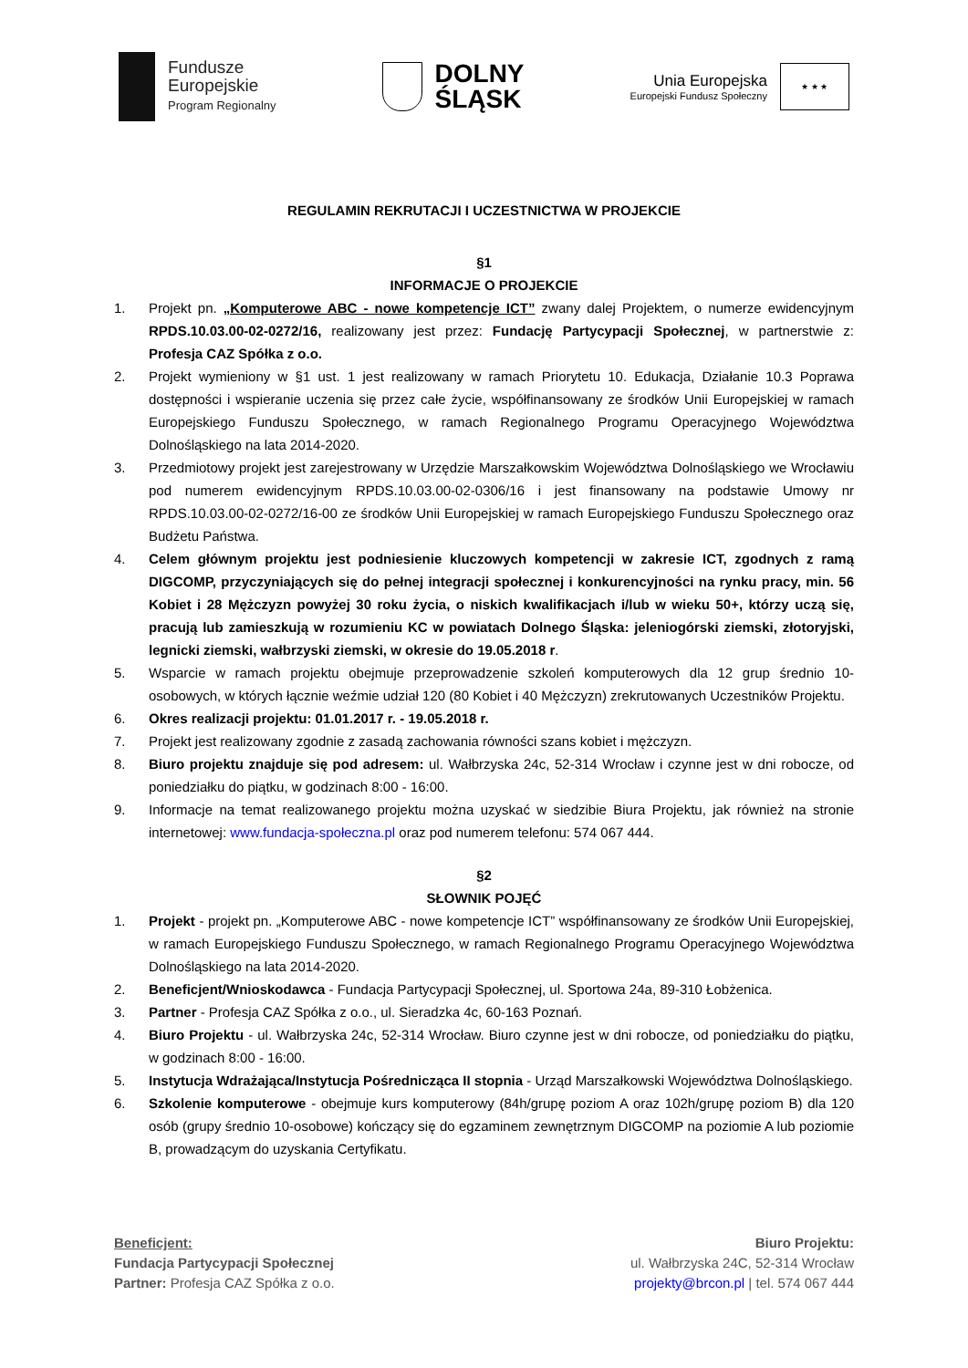Fundusze
Europejskie
Program Regionalny
DOLNY
ŚLĄSK
Unia Europejska
Europejski Fundusz Społeczny
★ ★ ★
REGULAMIN REKRUTACJI I UCZESTNICTWA W PROJEKCIE
§1
INFORMACJE O PROJEKCIE
1. Projekt pn. „Komputerowe ABC - nowe kompetencje ICT” zwany dalej Projektem, o numerze ewidencyjnym RPDS.10.03.00-02-0272/16, realizowany jest przez: Fundację Partycypacji Społecznej, w partnerstwie z: Profesja CAZ Spółka z o.o.
2. Projekt wymieniony w §1 ust. 1 jest realizowany w ramach Priorytetu 10. Edukacja, Działanie 10.3 Poprawa dostępności i wspieranie uczenia się przez całe życie, współfinansowany ze środków Unii Europejskiej w ramach Europejskiego Funduszu Społecznego, w ramach Regionalnego Programu Operacyjnego Województwa Dolnośląskiego na lata 2014-2020.
3. Przedmiotowy projekt jest zarejestrowany w Urzędzie Marszałkowskim Województwa Dolnośląskiego we Wrocławiu pod numerem ewidencyjnym RPDS.10.03.00-02-0306/16 i jest finansowany na podstawie Umowy nr RPDS.10.03.00-02-0272/16-00 ze środków Unii Europejskiej w ramach Europejskiego Funduszu Społecznego oraz Budżetu Państwa.
4. Celem głównym projektu jest podniesienie kluczowych kompetencji w zakresie ICT, zgodnych z ramą DIGCOMP, przyczyniających się do pełnej integracji społecznej i konkurencyjności na rynku pracy, min. 56 Kobiet i 28 Mężczyzn powyżej 30 roku życia, o niskich kwalifikacjach i/lub w wieku 50+, którzy uczą się, pracują lub zamieszkują w rozumieniu KC w powiatach Dolnego Śląska: jeleniogórski ziemski, złotoryjski, legnicki ziemski, wałbrzyski ziemski, w okresie do 19.05.2018 r.
5. Wsparcie w ramach projektu obejmuje przeprowadzenie szkoleń komputerowych dla 12 grup średnio 10-osobowych, w których łącznie weźmie udział 120 (80 Kobiet i 40 Mężczyzn) zrekrutowanych Uczestników Projektu.
6. Okres realizacji projektu: 01.01.2017 r. - 19.05.2018 r.
7. Projekt jest realizowany zgodnie z zasadą zachowania równości szans kobiet i mężczyzn.
8. Biuro projektu znajduje się pod adresem: ul. Wałbrzyska 24c, 52-314 Wrocław i czynne jest w dni robocze, od poniedziałku do piątku, w godzinach 8:00 - 16:00.
9. Informacje na temat realizowanego projektu można uzyskać w siedzibie Biura Projektu, jak również na stronie internetowej: www.fundacja-społeczna.pl oraz pod numerem telefonu: 574 067 444.
§2
SŁOWNIK POJĘĆ
1. Projekt - projekt pn. „Komputerowe ABC - nowe kompetencje ICT” współfinansowany ze środków Unii Europejskiej, w ramach Europejskiego Funduszu Społecznego, w ramach Regionalnego Programu Operacyjnego Województwa Dolnośląskiego na lata 2014-2020.
2. Beneficjent/Wnioskodawca - Fundacja Partycypacji Społecznej, ul. Sportowa 24a, 89-310 Łobżenica.
3. Partner - Profesja CAZ Spółka z o.o., ul. Sieradzka 4c, 60-163 Poznań.
4. Biuro Projektu - ul. Wałbrzyska 24c, 52-314 Wrocław. Biuro czynne jest w dni robocze, od poniedziałku do piątku, w godzinach 8:00 - 16:00.
5. Instytucja Wdrażająca/Instytucja Pośrednicząca II stopnia - Urząd Marszałkowski Województwa Dolnośląskiego.
6. Szkolenie komputerowe - obejmuje kurs komputerowy (84h/grupę poziom A oraz 102h/grupę poziom B) dla 120 osób (grupy średnio 10-osobowe) kończący się do egzaminem zewnętrznym DIGCOMP na poziomie A lub poziomie B, prowadzącym do uzyskania Certyfikatu.
Beneficjent:
Fundacja Partycypacji Społecznej
Partner: Profesja CAZ Spółka z o.o.
Biuro Projektu:
ul. Wałbrzyska 24C, 52-314 Wrocław
projekty@brcon.pl | tel. 574 067 444